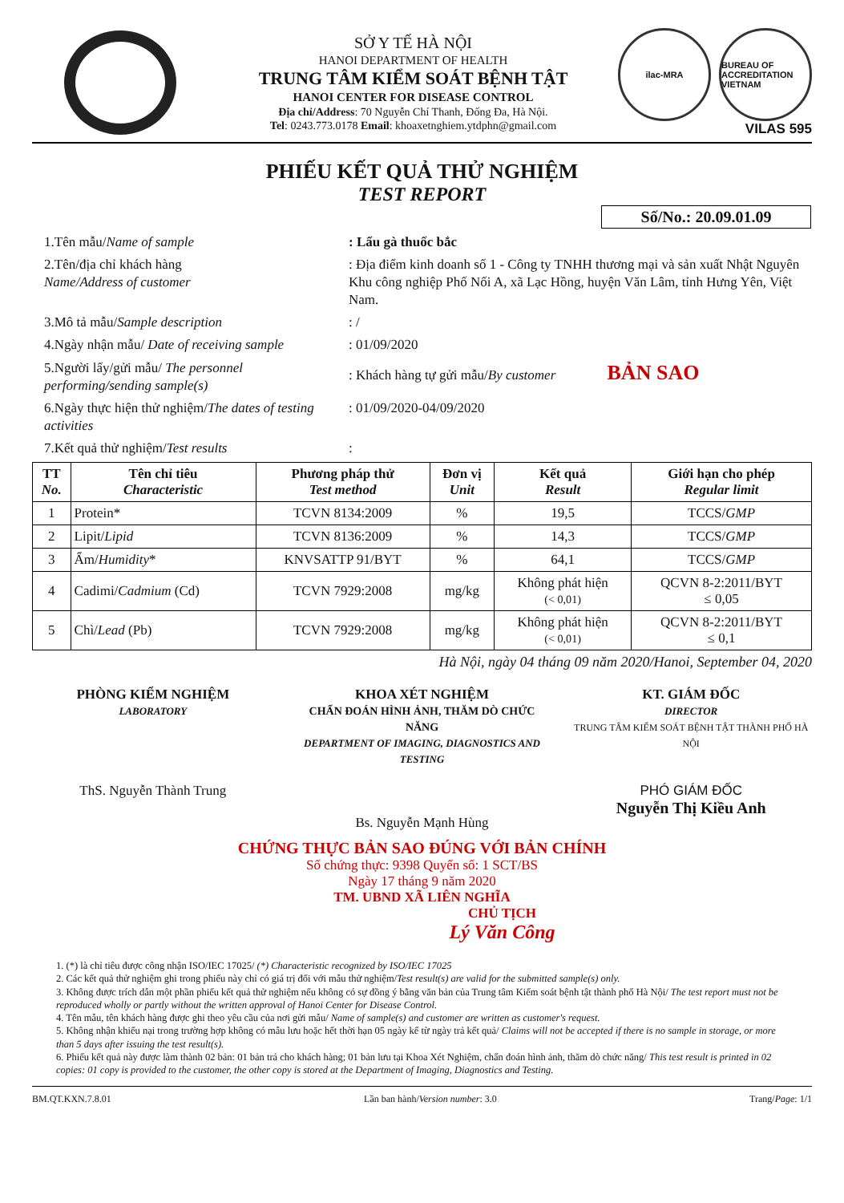SỞ Y TẾ HÀ NỘI
HANOI DEPARTMENT OF HEALTH
TRUNG TÂM KIỂM SOÁT BỆNH TẬT
HANOI CENTER FOR DISEASE CONTROL
Địa chỉ/Address: 70 Nguyễn Chí Thanh, Đống Đa, Hà Nội.
Tel: 0243.773.0178 Email: khoaxetnghiem.ytdphn@gmail.com
ilac-MRA BUREAU OF ACCREDITATION VIETNAM
VILAS 595
PHIẾU KẾT QUẢ THỬ NGHIỆM
TEST REPORT
Số/No.: 20.09.01.09
1.Tên mẫu/Name of sample
: Lẩu gà thuốc bắc
2.Tên/địa chỉ khách hàng
Name/Address of customer
: Địa điểm kinh doanh số 1 - Công ty TNHH thương mại và sản xuất Nhật Nguyên
Khu công nghiệp Phố Nối A, xã Lạc Hồng, huyện Văn Lâm, tỉnh Hưng Yên, Việt Nam.
3.Mô tả mẫu/Sample description
: /
4.Ngày nhận mẫu/ Date of receiving sample
: 01/09/2020
5.Người lấy/gửi mẫu/ The personnel performing/sending sample(s)
: Khách hàng tự gửi mẫu/By customer BẢN SAO
6.Ngày thực hiện thử nghiệm/The dates of testing activities
: 01/09/2020-04/09/2020
7.Kết quả thử nghiệm/Test results
:
| TT No. | Tên chỉ tiêu Characteristic | Phương pháp thử Test method | Đơn vị Unit | Kết quả Result | Giới hạn cho phép Regular limit |
| --- | --- | --- | --- | --- | --- |
| 1 | Protein* | TCVN 8134:2009 | % | 19,5 | TCCS/ GMP |
| 2 | Lipit/ Lipid | TCVN 8136:2009 | % | 14,3 | TCCS/ GMP |
| 3 | Ẩm/ Humidity * | KNVSATTP 91/BYT | % | 64,1 | TCCS/ GMP |
| 4 | Cadimi/ Cadmium (Cd) | TCVN 7929:2008 | mg/kg | Không phát hiện (< 0,01) | QCVN 8-2:2011/BYT ≤ 0,05 |
| 5 | Chì/ Lead (Pb) | TCVN 7929:2008 | mg/kg | Không phát hiện (< 0,01) | QCVN 8-2:2011/BYT ≤ 0,1 |
Hà Nội, ngày 04 tháng 09 năm 2020/Hanoi, September 04, 2020
PHÒNG KIỂM NGHIỆM
LABORATORY
ThS. Nguyễn Thành Trung
KHOA XÉT NGHIỆM
CHẨN ĐOÁN HÌNH ẢNH, THĂM DÒ CHỨC NĂNG
DEPARTMENT OF IMAGING, DIAGNOSTICS AND TESTING
Bs. Nguyễn Mạnh Hùng
KT. GIÁM ĐỐC
DIRECTOR
TRUNG TÂM KIỂM SOÁT BỆNH TẬT THÀNH PHỐ HÀ NỘI
PHÓ GIÁM ĐỐC
Nguyễn Thị Kiều Anh
CHỨNG THỰC BẢN SAO ĐÚNG VỚI BẢN CHÍNH
Số chứng thực: 9398 Quyển số: 1 SCT/BS
Ngày 17 tháng 9 năm 2020
TM. UBND XÃ LIÊN NGHĨA
CHỦ TỊCH
Lý Văn Công
1. (*) là chỉ tiêu được công nhận ISO/IEC 17025/ (*) Characteristic recognized by ISO/IEC 17025
2. Các kết quả thử nghiệm ghi trong phiếu này chỉ có giá trị đối với mẫu thử nghiệm/Test result(s) are valid for the submitted sample(s) only.
3. Không được trích dẫn một phần phiếu kết quả thử nghiệm nếu không có sự đồng ý bằng văn bản của Trung tâm Kiểm soát bệnh tật thành phố Hà Nội/ The test report must not be reproduced wholly or partly without the written approval of Hanoi Center for Disease Control.
4. Tên mẫu, tên khách hàng được ghi theo yêu cầu của nơi gửi mẫu/ Name of sample(s) and customer are written as customer's request.
5. Không nhận khiếu nại trong trường hợp không có mẫu lưu hoặc hết thời hạn 05 ngày kể từ ngày trả kết quả/ Claims will not be accepted if there is no sample in storage, or more than 5 days after issuing the test result(s).
6. Phiếu kết quả này được làm thành 02 bản: 01 bản trả cho khách hàng; 01 bản lưu tại Khoa Xét Nghiệm, chẩn đoán hình ảnh, thăm dò chức năng/ This test result is printed in 02 copies: 01 copy is provided to the customer, the other copy is stored at the Department of Imaging, Diagnostics and Testing.
BM.QT.KXN.7.8.01 Lần ban hành/Version number: 3.0 Trang/Page: 1/1